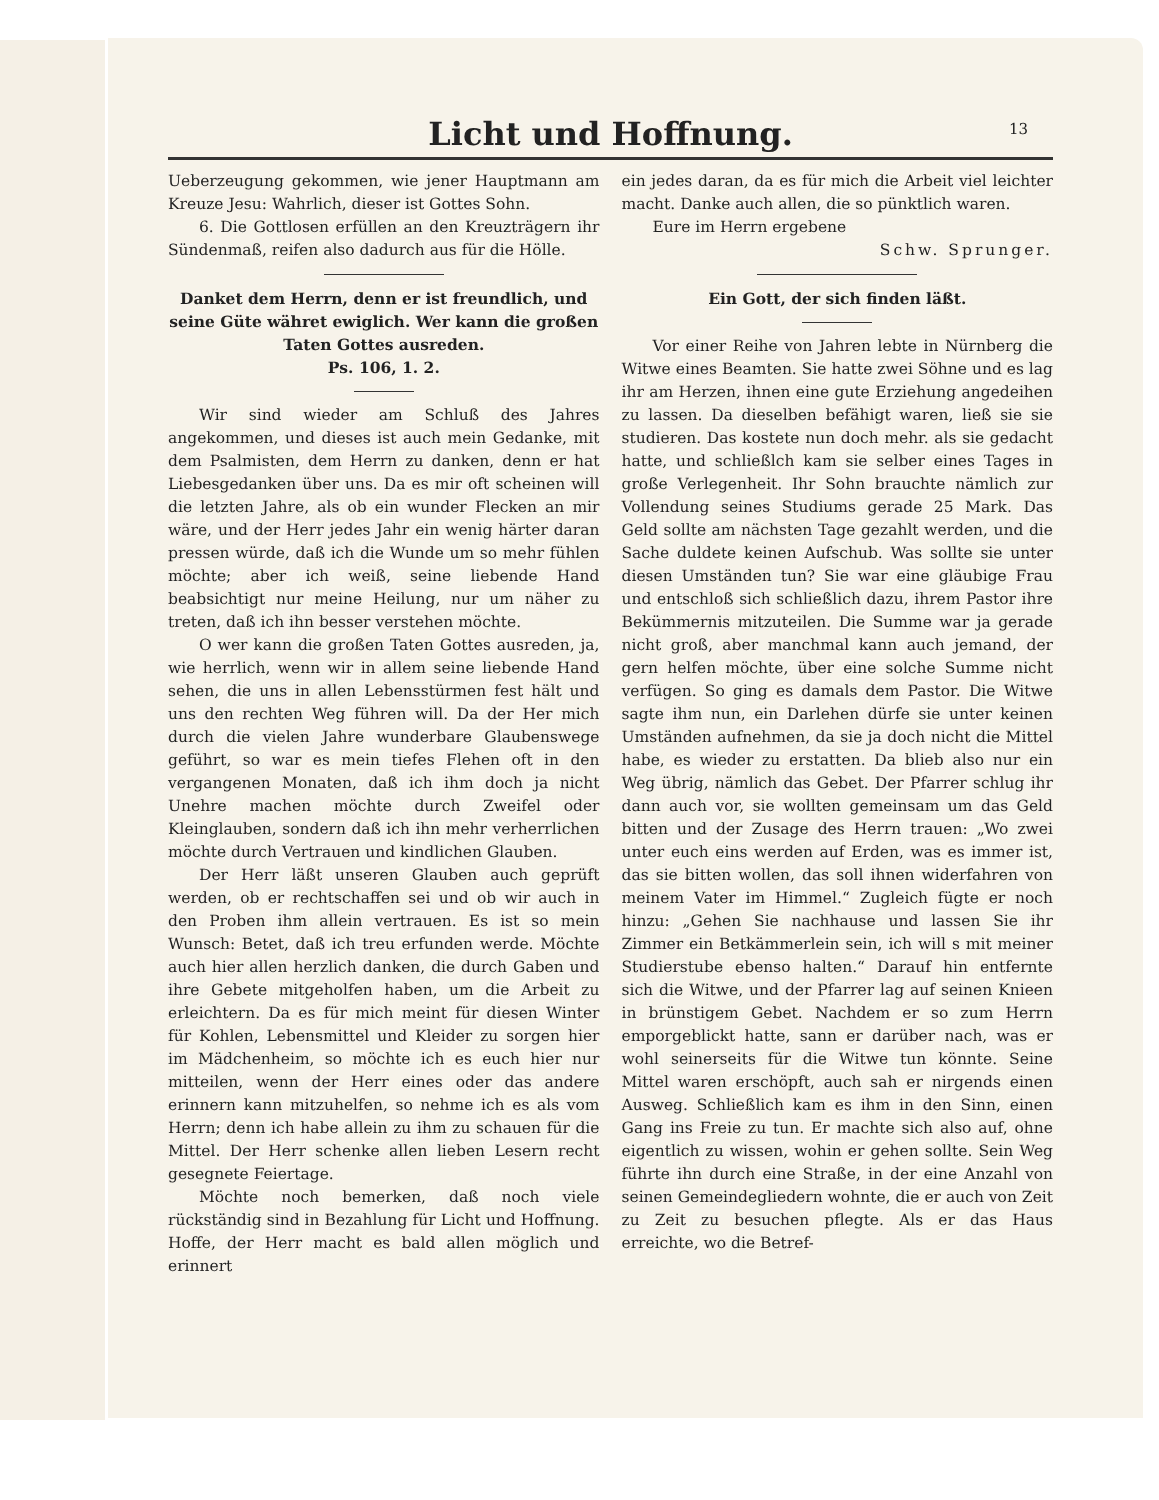Licht und Hoffnung.
13
Ueberzeugung gekommen, wie jener Hauptmann am Kreuze Jesu: Wahrlich, dieser ist Gottes Sohn.
6. Die Gottlosen erfüllen an den Kreuzträgern ihr Sündenmaß, reifen also dadurch aus für die Hölle.
Danket dem Herrn, denn er ist freundlich, und seine Güte währet ewiglich. Wer kann die großen Taten Gottes ausreden.
Ps. 106, 1. 2.
Wir sind wieder am Schluß des Jahres angekommen, und dieses ist auch mein Gedanke, mit dem Psalmisten, dem Herrn zu danken, denn er hat Liebesgedanken über uns. Da es mir oft scheinen will die letzten Jahre, als ob ein wunder Flecken an mir wäre, und der Herr jedes Jahr ein wenig härter daran pressen würde, daß ich die Wunde um so mehr fühlen möchte; aber ich weiß, seine liebende Hand beabsichtigt nur meine Heilung, nur um näher zu treten, daß ich ihn besser verstehen möchte.
O wer kann die großen Taten Gottes ausreden, ja, wie herrlich, wenn wir in allem seine liebende Hand sehen, die uns in allen Lebensstürmen fest hält und uns den rechten Weg führen will. Da der Her mich durch die vielen Jahre wunderbare Glaubenswege geführt, so war es mein tiefes Flehen oft in den vergangenen Monaten, daß ich ihm doch ja nicht Unehre machen möchte durch Zweifel oder Kleinglauben, sondern daß ich ihn mehr verherrlichen möchte durch Vertrauen und kindlichen Glauben.
Der Herr läßt unseren Glauben auch geprüft werden, ob er rechtschaffen sei und ob wir auch in den Proben ihm allein vertrauen. Es ist so mein Wunsch: Betet, daß ich treu erfunden werde. Möchte auch hier allen herzlich danken, die durch Gaben und ihre Gebete mitgeholfen haben, um die Arbeit zu erleichtern. Da es für mich meint für diesen Winter für Kohlen, Lebensmittel und Kleider zu sorgen hier im Mädchenheim, so möchte ich es euch hier nur mitteilen, wenn der Herr eines oder das andere erinnern kann mitzuhelfen, so nehme ich es als vom Herrn; denn ich habe allein zu ihm zu schauen für die Mittel. Der Herr schenke allen lieben Lesern recht gesegnete Feiertage.
Möchte noch bemerken, daß noch viele rückständig sind in Bezahlung für Licht und Hoffnung. Hoffe, der Herr macht es bald allen möglich und erinnert
ein jedes daran, da es für mich die Arbeit viel leichter macht. Danke auch allen, die so pünktlich waren.
Eure im Herrn ergebene
Schw. Sprunger.
Ein Gott, der sich finden läßt.
Vor einer Reihe von Jahren lebte in Nürnberg die Witwe eines Beamten. Sie hatte zwei Söhne und es lag ihr am Herzen, ihnen eine gute Erziehung angedeihen zu lassen. Da dieselben befähigt waren, ließ sie sie studieren. Das kostete nun doch mehr. als sie gedacht hatte, und schließlch kam sie selber eines Tages in große Verlegenheit. Ihr Sohn brauchte nämlich zur Vollendung seines Studiums gerade 25 Mark. Das Geld sollte am nächsten Tage gezahlt werden, und die Sache duldete keinen Aufschub. Was sollte sie unter diesen Umständen tun? Sie war eine gläubige Frau und entschloß sich schließlich dazu, ihrem Pastor ihre Bekümmernis mitzuteilen. Die Summe war ja gerade nicht groß, aber manchmal kann auch jemand, der gern helfen möchte, über eine solche Summe nicht verfügen. So ging es damals dem Pastor. Die Witwe sagte ihm nun, ein Darlehen dürfe sie unter keinen Umständen aufnehmen, da sie ja doch nicht die Mittel habe, es wieder zu erstatten. Da blieb also nur ein Weg übrig, nämlich das Gebet. Der Pfarrer schlug ihr dann auch vor, sie wollten gemeinsam um das Geld bitten und der Zusage des Herrn trauen: „Wo zwei unter euch eins werden auf Erden, was es immer ist, das sie bitten wollen, das soll ihnen widerfahren von meinem Vater im Himmel.“ Zugleich fügte er noch hinzu: „Gehen Sie nachhause und lassen Sie ihr Zimmer ein Betkämmerlein sein, ich will s mit meiner Studierstube ebenso halten.“ Darauf hin entfernte sich die Witwe, und der Pfarrer lag auf seinen Knieen in brünstigem Gebet. Nachdem er so zum Herrn emporgeblickt hatte, sann er darüber nach, was er wohl seinerseits für die Witwe tun könnte. Seine Mittel waren erschöpft, auch sah er nirgends einen Ausweg. Schließlich kam es ihm in den Sinn, einen Gang ins Freie zu tun. Er machte sich also auf, ohne eigentlich zu wissen, wohin er gehen sollte. Sein Weg führte ihn durch eine Straße, in der eine Anzahl von seinen Gemeindegliedern wohnte, die er auch von Zeit zu Zeit zu besuchen pflegte. Als er das Haus erreichte, wo die Betref-